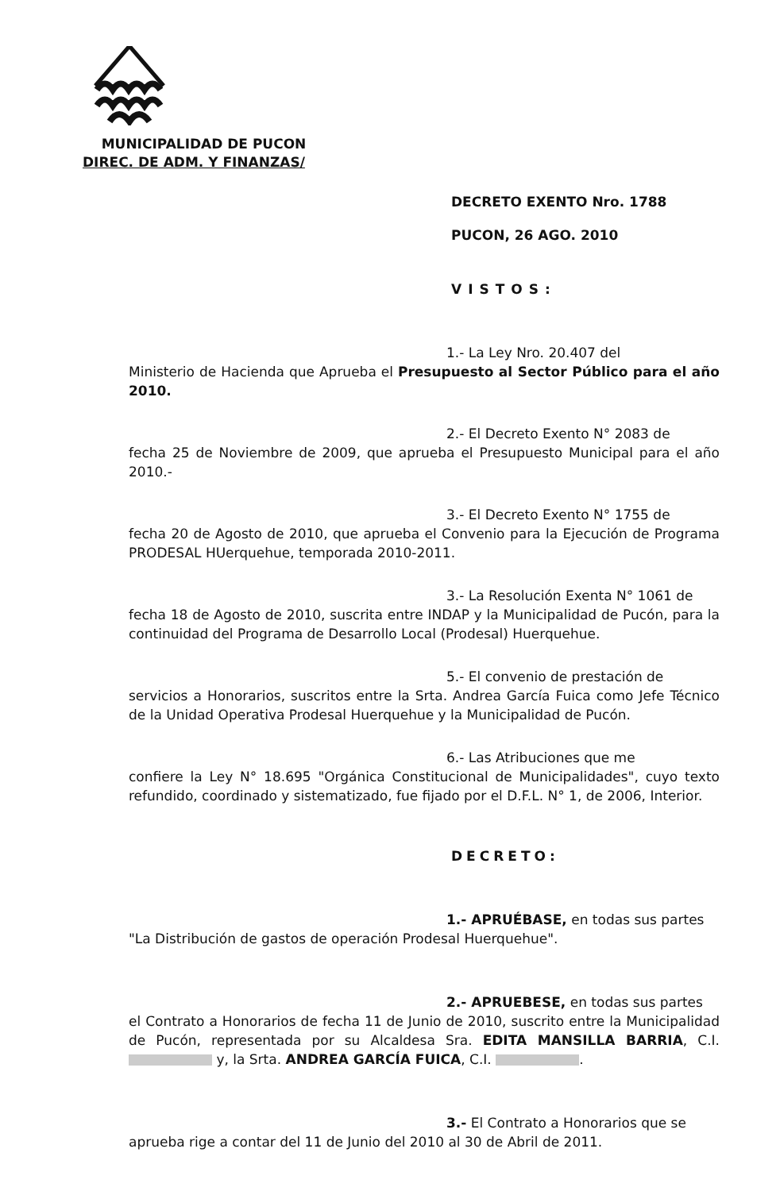MUNICIPALIDAD DE PUCON
DIREC. DE ADM. Y FINANZAS/
DECRETO EXENTO Nro. 1788
PUCON, 26 AGO. 2010
VISTOS:
1.- La Ley Nro. 20.407 del
Ministerio de Hacienda que Aprueba el Presupuesto al Sector Público para el año 2010.
2.- El Decreto Exento N° 2083 de
fecha 25 de Noviembre de 2009, que aprueba el Presupuesto Municipal para el año 2010.-
3.- El Decreto Exento N° 1755 de
fecha 20 de Agosto de 2010, que aprueba el Convenio para la Ejecución de Programa PRODESAL HUerquehue, temporada 2010-2011.
3.- La Resolución Exenta N° 1061 de
fecha 18 de Agosto de 2010, suscrita entre INDAP y la Municipalidad de Pucón, para la continuidad del Programa de Desarrollo Local (Prodesal) Huerquehue.
5.- El convenio de prestación de
servicios a Honorarios, suscritos entre la Srta. Andrea García Fuica como Jefe Técnico de la Unidad Operativa Prodesal Huerquehue y la Municipalidad de Pucón.
6.- Las Atribuciones que me
confiere la Ley N° 18.695 "Orgánica Constitucional de Municipalidades", cuyo texto refundido, coordinado y sistematizado, fue fijado por el D.F.L. N° 1, de 2006, Interior.
DECRETO:
1.- APRUÉBASE, en todas sus partes
"La Distribución de gastos de operación Prodesal Huerquehue".
2.- APRUEBESE, en todas sus partes
el Contrato a Honorarios de fecha 11 de Junio de 2010, suscrito entre la Municipalidad de Pucón, representada por su Alcaldesa Sra. EDITA MANSILLA BARRIA, C.I. y, la Srta. ANDREA GARCÍA FUICA, C.I. .
3.- El Contrato a Honorarios que se
aprueba rige a contar del 11 de Junio del 2010 al 30 de Abril de 2011.